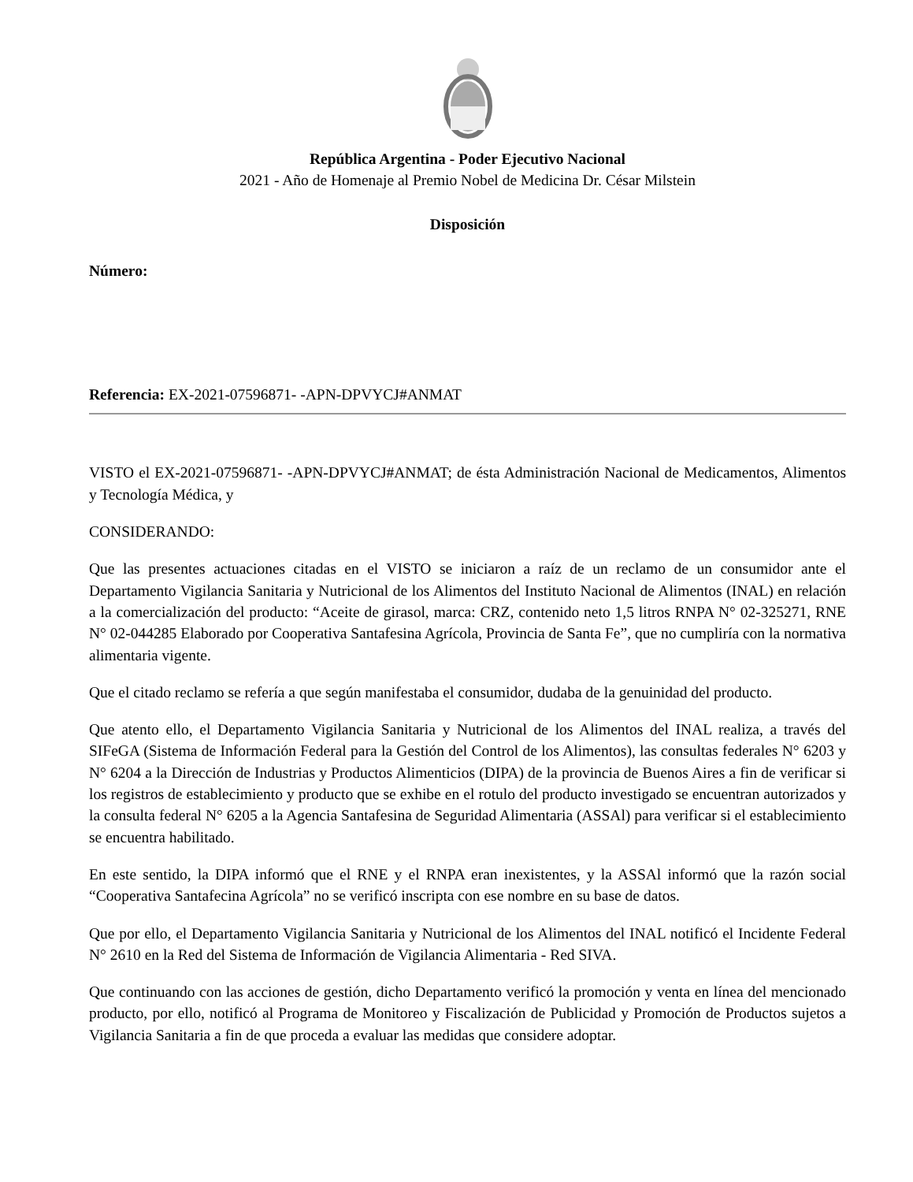República Argentina - Poder Ejecutivo Nacional
2021 - Año de Homenaje al Premio Nobel de Medicina Dr. César Milstein
Disposición
Número:
Referencia: EX-2021-07596871- -APN-DPVYCJ#ANMAT
VISTO el EX-2021-07596871- -APN-DPVYCJ#ANMAT; de ésta Administración Nacional de Medicamentos, Alimentos y Tecnología Médica, y
CONSIDERANDO:
Que las presentes actuaciones citadas en el VISTO se iniciaron a raíz de un reclamo de un consumidor ante el Departamento Vigilancia Sanitaria y Nutricional de los Alimentos del Instituto Nacional de Alimentos (INAL) en relación a la comercialización del producto: “Aceite de girasol, marca: CRZ, contenido neto 1,5 litros RNPA N° 02-325271, RNE N° 02-044285 Elaborado por Cooperativa Santafesina Agrícola, Provincia de Santa Fe”, que no cumpliría con la normativa alimentaria vigente.
Que el citado reclamo se refería a que según manifestaba el consumidor, dudaba de la genuinidad del producto.
Que atento ello, el Departamento Vigilancia Sanitaria y Nutricional de los Alimentos del INAL realiza, a través del SIFeGA (Sistema de Información Federal para la Gestión del Control de los Alimentos), las consultas federales N° 6203 y N° 6204 a la Dirección de Industrias y Productos Alimenticios (DIPA) de la provincia de Buenos Aires a fin de verificar si los registros de establecimiento y producto que se exhibe en el rotulo del producto investigado se encuentran autorizados y la consulta federal N° 6205 a la Agencia Santafesina de Seguridad Alimentaria (ASSAl) para verificar si el establecimiento se encuentra habilitado.
En este sentido, la DIPA informó que el RNE y el RNPA eran inexistentes, y la ASSAl informó que la razón social “Cooperativa Santafecina Agrícola” no se verificó inscripta con ese nombre en su base de datos.
Que por ello, el Departamento Vigilancia Sanitaria y Nutricional de los Alimentos del INAL notificó el Incidente Federal N° 2610 en la Red del Sistema de Información de Vigilancia Alimentaria - Red SIVA.
Que continuando con las acciones de gestión, dicho Departamento verificó la promoción y venta en línea del mencionado producto, por ello, notificó al Programa de Monitoreo y Fiscalización de Publicidad y Promoción de Productos sujetos a Vigilancia Sanitaria a fin de que proceda a evaluar las medidas que considere adoptar.